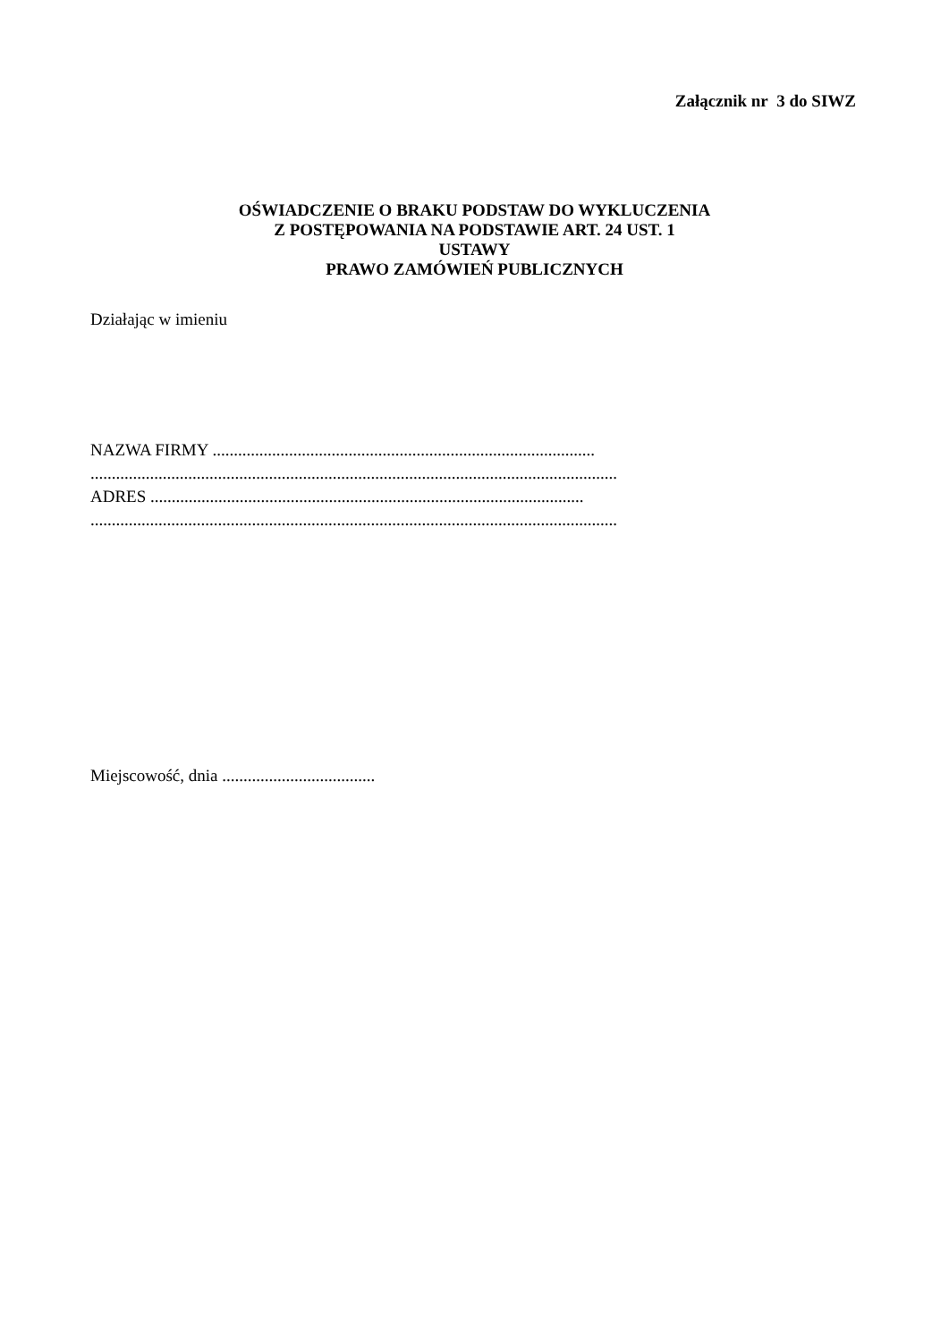Załącznik nr 3 do SIWZ
OŚWIADCZENIE O BRAKU PODSTAW DO WYKLUCZENIA
Z POSTĘPOWANIA NA PODSTAWIE ART. 24 UST. 1
USTAWY
PRAWO ZAMÓWIEŃ PUBLICZNYCH
Działając w imieniu
NAZWA FIRMY ..........................................................................................
............................................................................................................................
ADRES ......................................................................................................
............................................................................................................................
Miejscowość, dnia ....................................